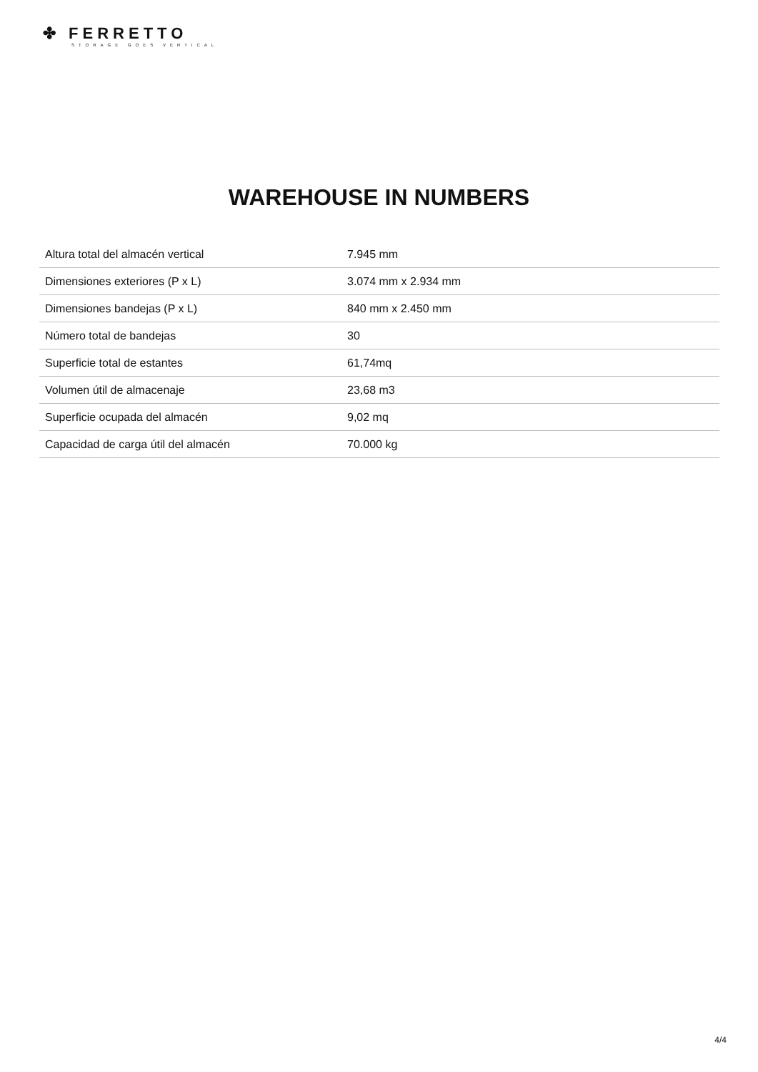✤ FERRETTO
STORAGE GOES VERTICAL
WAREHOUSE IN NUMBERS
| Altura total del almacén vertical | 7.945 mm |
| Dimensiones exteriores (P x L) | 3.074 mm x 2.934 mm |
| Dimensiones bandejas (P x L) | 840 mm x 2.450 mm |
| Número total de bandejas | 30 |
| Superficie total de estantes | 61,74mq |
| Volumen útil de almacenaje | 23,68 m3 |
| Superficie ocupada del almacén | 9,02 mq |
| Capacidad de carga útil del almacén | 70.000 kg |
4/4